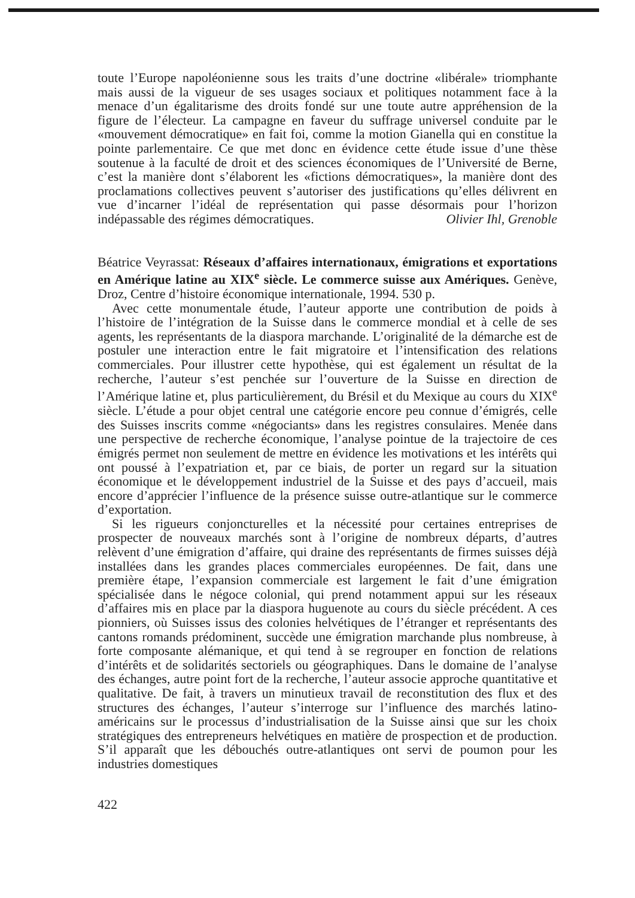toute l’Europe napoléonienne sous les traits d’une doctrine «libérale» triomphante mais aussi de la vigueur de ses usages sociaux et politiques notamment face à la menace d’un égalitarisme des droits fondé sur une toute autre appréhension de la figure de l’électeur. La campagne en faveur du suffrage universel conduite par le «mouvement démocratique» en fait foi, comme la motion Gianella qui en constitue la pointe parlementaire. Ce que met donc en évidence cette étude issue d’une thèse soutenue à la faculté de droit et des sciences économiques de l’Université de Berne, c’est la manière dont s’élaborent les «fictions démocratiques», la manière dont des proclamations collectives peuvent s’autoriser des justifications qu’elles délivrent en vue d’incarner l’idéal de représentation qui passe désormais pour l’horizon indépassable des régimes démocratiques.
Olivier Ihl, Grenoble
Béatrice Veyrassat: Réseaux d’affaires internationaux, émigrations et exportations en Amérique latine au XIX<sup>e</sup> siècle. Le commerce suisse aux Amériques. Genève, Droz, Centre d’histoire économique internationale, 1994. 530 p.
Avec cette monumentale étude, l’auteur apporte une contribution de poids à l’histoire de l’intégration de la Suisse dans le commerce mondial et à celle de ses agents, les représentants de la diaspora marchande. L’originalité de la démarche est de postuler une interaction entre le fait migratoire et l’intensification des relations commerciales. Pour illustrer cette hypothèse, qui est également un résultat de la recherche, l’auteur s’est penchée sur l’ouverture de la Suisse en direction de l’Amérique latine et, plus particulièrement, du Brésil et du Mexique au cours du XIX<sup>e</sup> siècle. L’étude a pour objet central une catégorie encore peu connue d’émigrés, celle des Suisses inscrits comme «négociants» dans les registres consulaires. Menée dans une perspective de recherche économique, l’analyse pointue de la trajectoire de ces émigrés permet non seulement de mettre en évidence les motivations et les intérêts qui ont poussé à l’expatriation et, par ce biais, de porter un regard sur la situation économique et le développement industriel de la Suisse et des pays d’accueil, mais encore d’apprécier l’influence de la présence suisse outre-atlantique sur le commerce d’exportation.
Si les rigueurs conjoncturelles et la nécessité pour certaines entreprises de prospecter de nouveaux marchés sont à l’origine de nombreux départs, d’autres relèvent d’une émigration d’affaire, qui draine des représentants de firmes suisses déjà installées dans les grandes places commerciales européennes. De fait, dans une première étape, l’expansion commerciale est largement le fait d’une émigration spécialisée dans le négoce colonial, qui prend notamment appui sur les réseaux d’affaires mis en place par la diaspora huguenote au cours du siècle précédent. A ces pionniers, où Suisses issus des colonies helvétiques de l’étranger et représentants des cantons romands prédominent, succède une émigration marchande plus nombreuse, à forte composante alémanique, et qui tend à se regrouper en fonction de relations d’intérêts et de solidarités sectoriels ou géographiques. Dans le domaine de l’analyse des échanges, autre point fort de la recherche, l’auteur associe approche quantitative et qualitative. De fait, à travers un minutieux travail de reconstitution des flux et des structures des échanges, l’auteur s’interroge sur l’influence des marchés latino-américains sur le processus d’industrialisation de la Suisse ainsi que sur les choix stratégiques des entrepreneurs helvétiques en matière de prospection et de production. S’il apparaît que les débouchés outre-atlantiques ont servi de poumon pour les industries domestiques
422